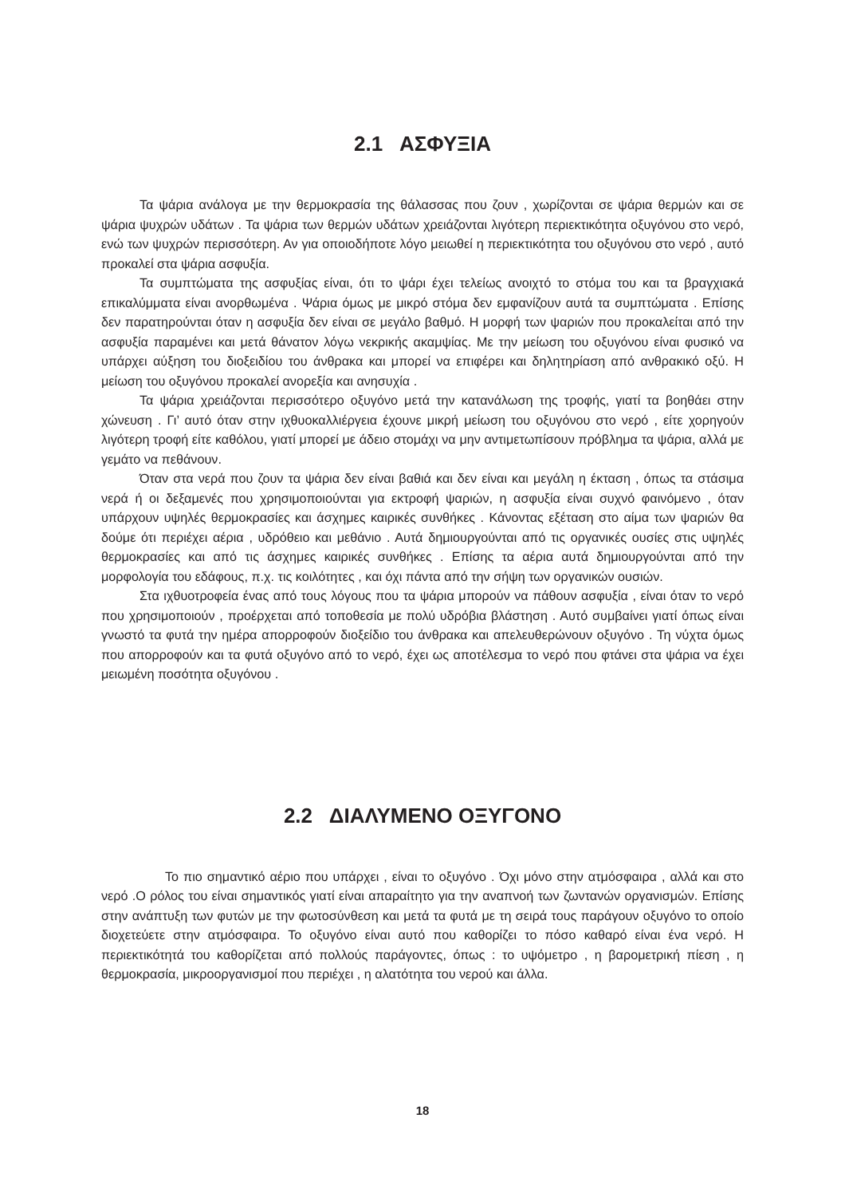2.1 ΑΣΦΥΞΙΑ
Τα ψάρια ανάλογα με την θερμοκρασία της θάλασσας που ζουν , χωρίζονται σε ψάρια θερμών και σε ψάρια ψυχρών υδάτων . Τα ψάρια των θερμών υδάτων χρειάζονται λιγότερη περιεκτικότητα οξυγόνου στο νερό, ενώ των ψυχρών περισσότερη. Αν για οποιοδήποτε λόγο μειωθεί η περιεκτικότητα του οξυγόνου στο νερό , αυτό προκαλεί στα ψάρια ασφυξία.
Τα συμπτώματα της ασφυξίας είναι, ότι το ψάρι έχει τελείως ανοιχτό το στόμα του και τα βραγχιακά επικαλύμματα είναι ανορθωμένα . Ψάρια όμως με μικρό στόμα δεν εμφανίζουν αυτά τα συμπτώματα . Επίσης δεν παρατηρούνται όταν η ασφυξία δεν είναι σε μεγάλο βαθμό. Η μορφή των ψαριών που προκαλείται από την ασφυξία παραμένει και μετά θάνατον λόγω νεκρικής ακαμψίας. Με την μείωση του οξυγόνου είναι φυσικό να υπάρχει αύξηση του διοξειδίου του άνθρακα και μπορεί να επιφέρει και δηλητηρίαση από ανθρακικό οξύ. Η μείωση του οξυγόνου προκαλεί ανορεξία και ανησυχία .
Τα ψάρια χρειάζονται περισσότερο οξυγόνο μετά την κατανάλωση της τροφής, γιατί τα βοηθάει στην χώνευση . Γι’ αυτό όταν στην ιχθυοκαλλιέργεια έχουνε μικρή μείωση του οξυγόνου στο νερό , είτε χορηγούν λιγότερη τροφή είτε καθόλου, γιατί μπορεί με άδειο στομάχι να μην αντιμετωπίσουν πρόβλημα τα ψάρια, αλλά με γεμάτο να πεθάνουν.
Όταν στα νερά που ζουν τα ψάρια δεν είναι βαθιά και δεν είναι και μεγάλη η έκταση , όπως τα στάσιμα νερά ή οι δεξαμενές που χρησιμοποιούνται για εκτροφή ψαριών, η ασφυξία είναι συχνό φαινόμενο , όταν υπάρχουν υψηλές θερμοκρασίες και άσχημες καιρικές συνθήκες . Κάνοντας εξέταση στο αίμα των ψαριών θα δούμε ότι περιέχει αέρια , υδρόθειο και μεθάνιο . Αυτά δημιουργούνται από τις οργανικές ουσίες στις υψηλές θερμοκρασίες και από τις άσχημες καιρικές συνθήκες . Επίσης τα αέρια αυτά δημιουργούνται από την μορφολογία του εδάφους, π.χ. τις κοιλότητες , και όχι πάντα από την σήψη των οργανικών ουσιών.
Στα ιχθυοτροφεία ένας από τους λόγους που τα ψάρια μπορούν να πάθουν ασφυξία , είναι όταν το νερό που χρησιμοποιούν , προέρχεται από τοποθεσία με πολύ υδρόβια βλάστηση . Αυτό συμβαίνει γιατί όπως είναι γνωστό τα φυτά την ημέρα απορροφούν διοξείδιο του άνθρακα και απελευθερώνουν οξυγόνο . Τη νύχτα όμως που απορροφούν και τα φυτά οξυγόνο από το νερό, έχει ως αποτέλεσμα το νερό που φτάνει στα ψάρια να έχει μειωμένη ποσότητα οξυγόνου .
2.2 ΔΙΑΛΥΜΕΝΟ ΟΞΥΓΟΝΟ
Το πιο σημαντικό αέριο που υπάρχει , είναι το οξυγόνο . Όχι μόνο στην ατμόσφαιρα , αλλά και στο νερό .Ο ρόλος του είναι σημαντικός γιατί είναι απαραίτητο για την αναπνοή των ζωντανών οργανισμών. Επίσης στην ανάπτυξη των φυτών με την φωτοσύνθεση και μετά τα φυτά με τη σειρά τους παράγουν οξυγόνο το οποίο διοχετεύετε στην ατμόσφαιρα. Το οξυγόνο είναι αυτό που καθορίζει το πόσο καθαρό είναι ένα νερό. Η περιεκτικότητά του καθορίζεται από πολλούς παράγοντες, όπως : το υψόμετρο , η βαρομετρική πίεση , η θερμοκρασία, μικροοργανισμοί που περιέχει , η αλατότητα του νερού και άλλα.
18